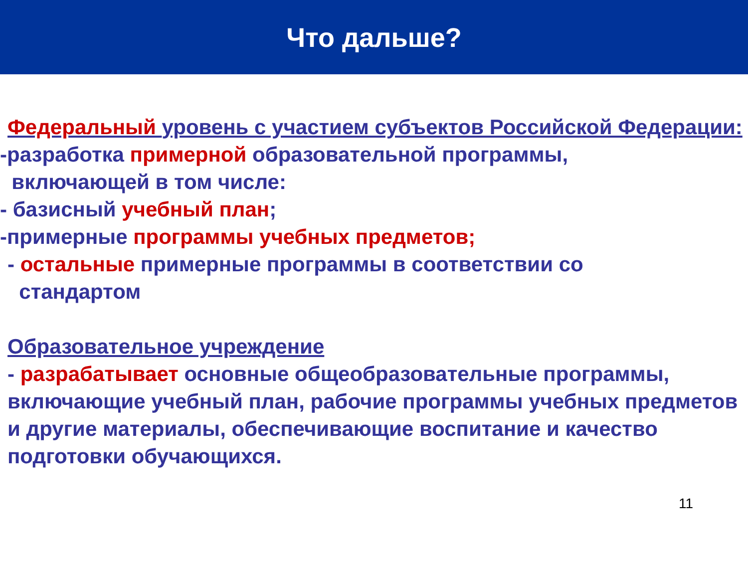Что дальше?
Федеральный уровень с участием субъектов Российской Федерации:
-разработка примерной образовательной программы,
включающей в том числе:
- базисный учебный план;
-примерные программы учебных предметов;
- остальные примерные программы в соответствии со
стандартом
Образовательное учреждение
- разрабатывает основные общеобразовательные программы, включающие учебный план, рабочие программы учебных предметов и другие материалы, обеспечивающие воспитание и качество подготовки обучающихся.
11